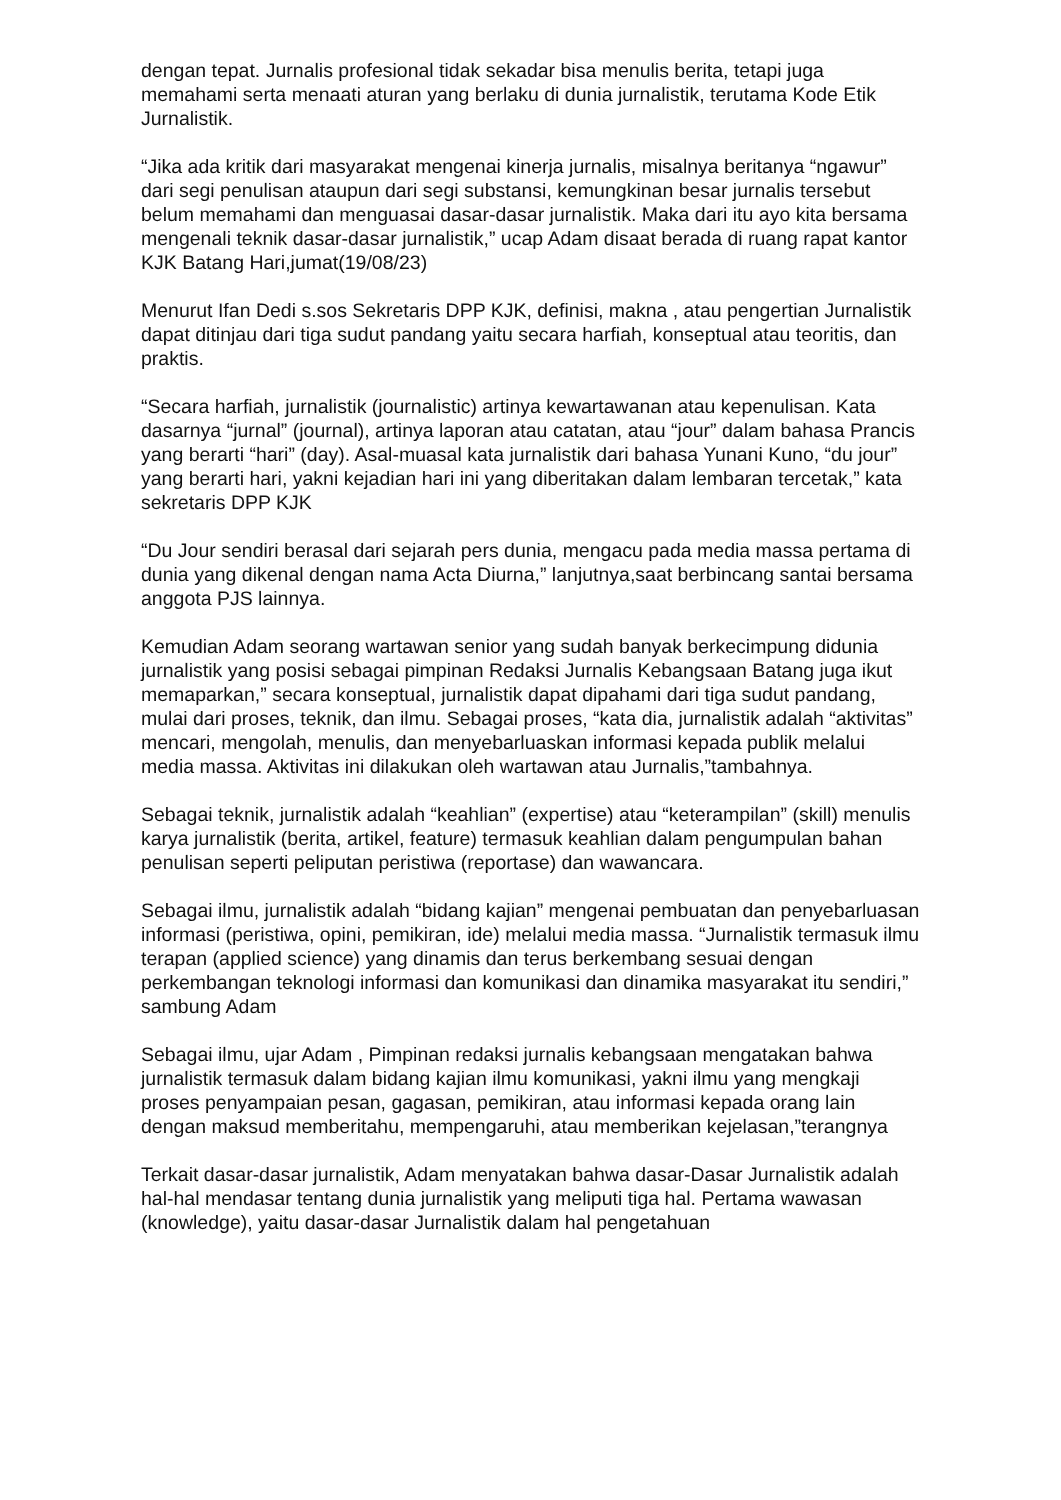dengan tepat. Jurnalis profesional tidak sekadar bisa menulis berita, tetapi juga memahami serta menaati aturan yang berlaku di dunia jurnalistik, terutama Kode Etik Jurnalistik.
“Jika ada kritik dari masyarakat mengenai kinerja jurnalis, misalnya beritanya “ngawur” dari segi penulisan ataupun dari segi substansi, kemungkinan besar jurnalis tersebut belum memahami dan menguasai dasar-dasar jurnalistik. Maka dari itu ayo kita bersama mengenali teknik dasar-dasar jurnalistik,” ucap Adam disaat berada di ruang rapat kantor KJK Batang Hari,jumat(19/08/23)
Menurut Ifan Dedi s.sos Sekretaris DPP KJK, definisi, makna , atau pengertian Jurnalistik dapat ditinjau dari tiga sudut pandang yaitu secara harfiah, konseptual atau teoritis, dan praktis.
“Secara harfiah, jurnalistik (journalistic) artinya kewartawanan atau kepenulisan. Kata dasarnya “jurnal” (journal), artinya laporan atau catatan, atau “jour” dalam bahasa Prancis yang berarti “hari” (day). Asal-muasal kata jurnalistik dari bahasa Yunani Kuno, “du jour” yang berarti hari, yakni kejadian hari ini yang diberitakan dalam lembaran tercetak,” kata sekretaris DPP KJK
“Du Jour sendiri berasal dari sejarah pers dunia, mengacu pada media massa pertama di dunia yang dikenal dengan nama Acta Diurna,” lanjutnya,saat berbincang santai bersama anggota PJS lainnya.
Kemudian Adam seorang wartawan senior yang sudah banyak berkecimpung didunia jurnalistik yang posisi sebagai pimpinan Redaksi Jurnalis Kebangsaan Batang juga ikut memaparkan,” secara konseptual, jurnalistik dapat dipahami dari tiga sudut pandang, mulai dari proses, teknik, dan ilmu. Sebagai proses, “kata dia, jurnalistik adalah “aktivitas” mencari, mengolah, menulis, dan menyebarluaskan informasi kepada publik melalui media massa. Aktivitas ini dilakukan oleh wartawan atau Jurnalis,”tambahnya.
Sebagai teknik, jurnalistik adalah “keahlian” (expertise) atau “keterampilan” (skill) menulis karya jurnalistik (berita, artikel, feature) termasuk keahlian dalam pengumpulan bahan penulisan seperti peliputan peristiwa (reportase) dan wawancara.
Sebagai ilmu, jurnalistik adalah “bidang kajian” mengenai pembuatan dan penyebarluasan informasi (peristiwa, opini, pemikiran, ide) melalui media massa. “Jurnalistik termasuk ilmu terapan (applied science) yang dinamis dan terus berkembang sesuai dengan perkembangan teknologi informasi dan komunikasi dan dinamika masyarakat itu sendiri,” sambung Adam
Sebagai ilmu, ujar Adam , Pimpinan redaksi jurnalis kebangsaan mengatakan bahwa jurnalistik termasuk dalam bidang kajian ilmu komunikasi, yakni ilmu yang mengkaji proses penyampaian pesan, gagasan, pemikiran, atau informasi kepada orang lain dengan maksud memberitahu, mempengaruhi, atau memberikan kejelasan,”terangnya
Terkait dasar-dasar jurnalistik, Adam menyatakan bahwa dasar-Dasar Jurnalistik adalah hal-hal mendasar tentang dunia jurnalistik yang meliputi tiga hal. Pertama wawasan (knowledge), yaitu dasar-dasar Jurnalistik dalam hal pengetahuan